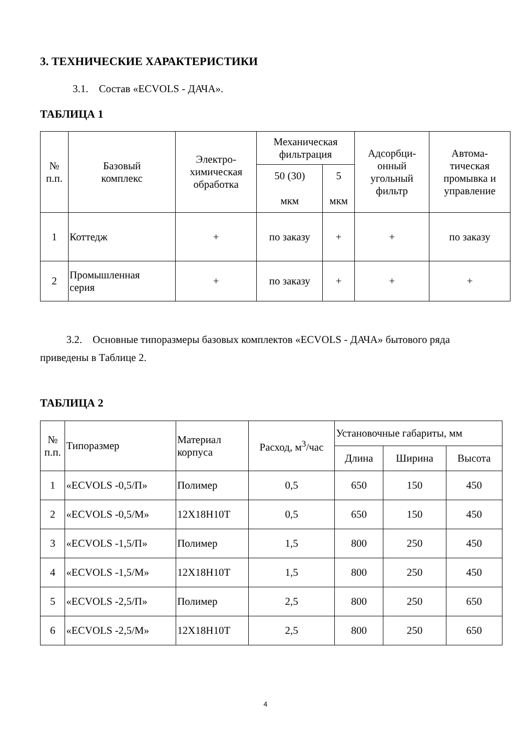3. ТЕХНИЧЕСКИЕ ХАРАКТЕРИСТИКИ
3.1. Состав «ECVOLS - ДАЧА».
ТАБЛИЦА 1
| № п.п. | Базовый комплекс | Электро- химическая обработка | Механическая фильтрация | | Адсорбци- онный угольный фильтр | Автома- тическая промывка и управление |
| --- | --- | --- | --- | --- | --- | --- |
| | | | 50 (30) мкм | 5 мкм | | |
| 1 | Коттедж | + | по заказу | + | + | по заказу |
| 2 | Промышленная серия | + | по заказу | + | + | + |
3.2. Основные типоразмеры базовых комплектов «ECVOLS - ДАЧА» бытового ряда приведены в Таблице 2.
ТАБЛИЦА 2
| № п.п. | Типоразмер | Материал корпуса | Расход, м<sup>3</sup>/час | Установочные габариты, мм | | |
| --- | --- | --- | --- | --- | --- | --- |
| | | | | Длина | Ширина | Высота |
| 1 | «ECVOLS -0,5/П» | Полимер | 0,5 | 650 | 150 | 450 |
| 2 | «ECVOLS -0,5/М» | 12Х18Н10Т | 0,5 | 650 | 150 | 450 |
| 3 | «ECVOLS -1,5/П» | Полимер | 1,5 | 800 | 250 | 450 |
| 4 | «ECVOLS -1,5/М» | 12Х18Н10Т | 1,5 | 800 | 250 | 450 |
| 5 | «ECVOLS -2,5/П» | Полимер | 2,5 | 800 | 250 | 650 |
| 6 | «ECVOLS -2,5/М» | 12Х18Н10Т | 2,5 | 800 | 250 | 650 |
4